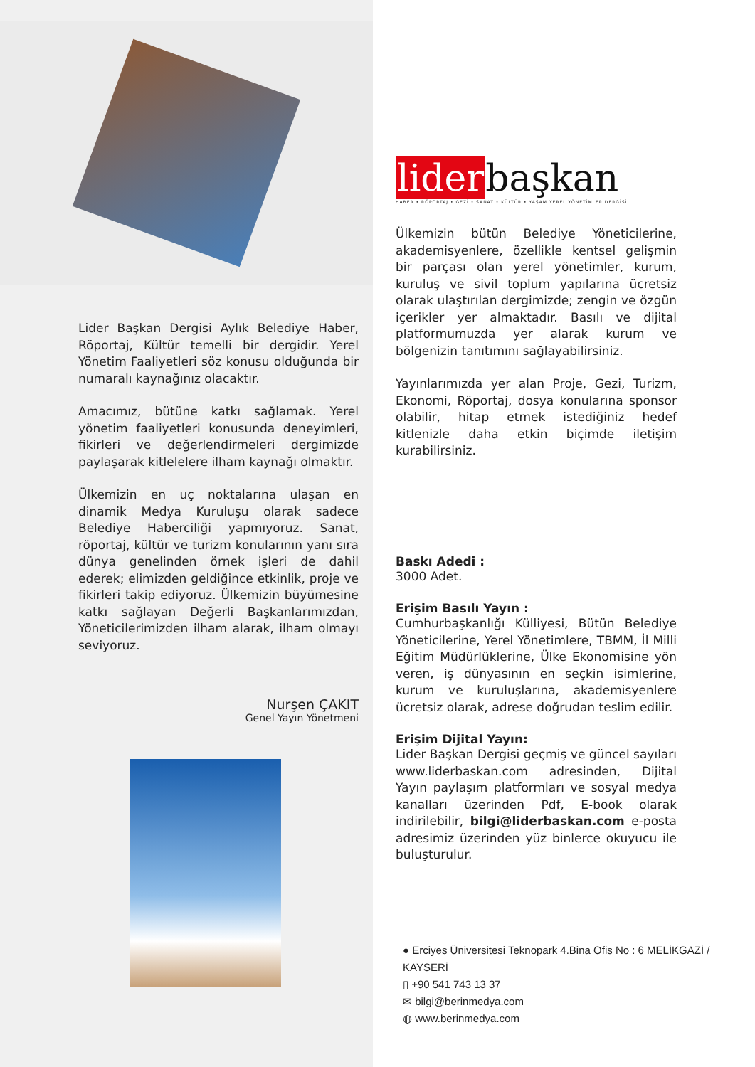Lider Başkan Dergisi Aylık Belediye Haber, Röportaj, Kültür temelli bir dergidir. Yerel Yönetim Faaliyetleri söz konusu olduğunda bir numaralı kaynağınız olacaktır.
Amacımız, bütüne katkı sağlamak. Yerel yönetim faaliyetleri konusunda deneyimleri, fikirleri ve değerlendirmeleri dergimizde paylaşarak kitlelelere ilham kaynağı olmaktır.
Ülkemizin en uç noktalarına ulaşan en dinamik Medya Kuruluşu olarak sadece Belediye Haberciliği yapmıyoruz. Sanat, röportaj, kültür ve turizm konularının yanı sıra dünya genelinden örnek işleri de dahil ederek; elimizden geldiğince etkinlik, proje ve fikirleri takip ediyoruz. Ülkemizin büyümesine katkı sağlayan Değerli Başkanlarımızdan, Yöneticilerimizden ilham alarak, ilham olmayı seviyoruz.
Nurşen ÇAKIT
Genel Yayın Yönetmeni
lider başkan
HABER • RÖPORTAJ • GEZİ • SANAT • KÜLTÜR • YAŞAM YEREL YÖNETİMLER DERGİSİ
Ülkemizin bütün Belediye Yöneticilerine, akademisyenlere, özellikle kentsel gelişmin bir parçası olan yerel yönetimler, kurum, kuruluş ve sivil toplum yapılarına ücretsiz olarak ulaştırılan dergimizde; zengin ve özgün içerikler yer almaktadır. Basılı ve dijital platformumuzda yer alarak kurum ve bölgenizin tanıtımını sağlayabilirsiniz.
Yayınlarımızda yer alan Proje, Gezi, Turizm, Ekonomi, Röportaj, dosya konularına sponsor olabilir, hitap etmek istediğiniz hedef kitlenizle daha etkin biçimde iletişim kurabilirsiniz.
Baskı Adedi :
3000 Adet.
Erişim Basılı Yayın :
Cumhurbaşkanlığı Külliyesi, Bütün Belediye Yöneticilerine, Yerel Yönetimlere, TBMM, İl Milli Eğitim Müdürlüklerine, Ülke Ekonomisine yön veren, iş dünyasının en seçkin isimlerine, kurum ve kuruluşlarına, akademisyenlere ücretsiz olarak, adrese doğrudan teslim edilir.
Erişim Dijital Yayın:
Lider Başkan Dergisi geçmiş ve güncel sayıları www.liderbaskan.com adresinden, Dijital Yayın paylaşım platformları ve sosyal medya kanalları üzerinden Pdf, E-book olarak indirilebilir, bilgi@liderbaskan.com e-posta adresimiz üzerinden yüz binlerce okuyucu ile buluşturulur.
● Erciyes Üniversitesi Teknopark 4.Bina Ofis No : 6 MELİKGAZİ / KAYSERİ
▯ +90 541 743 13 37
✉ bilgi@berinmedya.com
◍ www.berinmedya.com